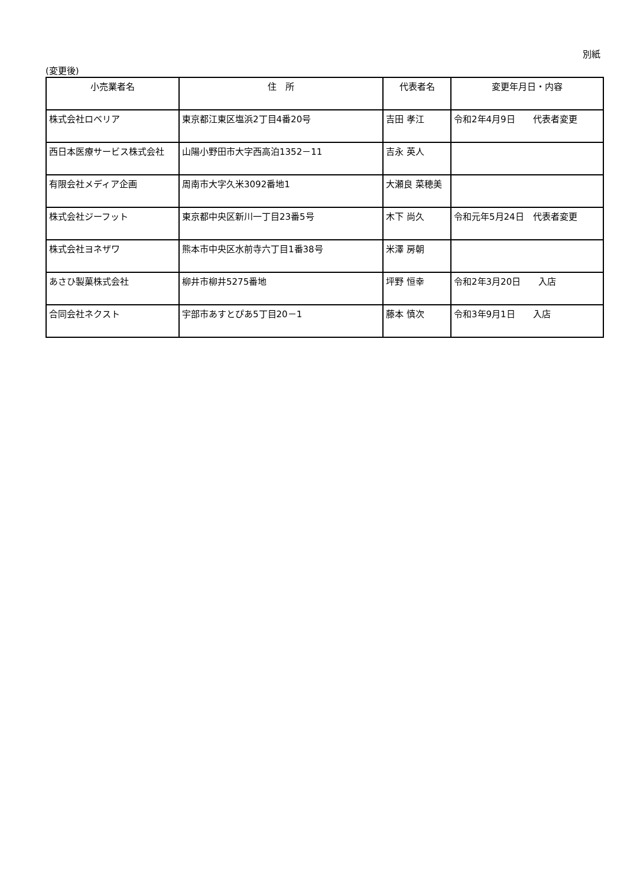別紙
(変更後)
| 小売業者名 | 住 所 | 代表者名 | 変更年月日・内容 |
| --- | --- | --- | --- |
| 株式会社ロベリア | 東京都江東区塩浜2丁目4番20号 | 吉田 孝江 | 令和2年4月9日 代表者変更 |
| 西日本医療サービス株式会社 | 山陽小野田市大字西高泊1352－11 | 吉永 英人 | |
| 有限会社メディア企画 | 周南市大字久米3092番地1 | 大瀬良 菜穂美 | |
| 株式会社ジーフット | 東京都中央区新川一丁目23番5号 | 木下 尚久 | 令和元年5月24日 代表者変更 |
| 株式会社ヨネザワ | 熊本市中央区水前寺六丁目1番38号 | 米澤 房朝 | |
| あさひ製菓株式会社 | 柳井市柳井5275番地 | 坪野 恒幸 | 令和2年3月20日 入店 |
| 合同会社ネクスト | 宇部市あすとぴあ5丁目20－1 | 藤本 慎次 | 令和3年9月1日 入店 |